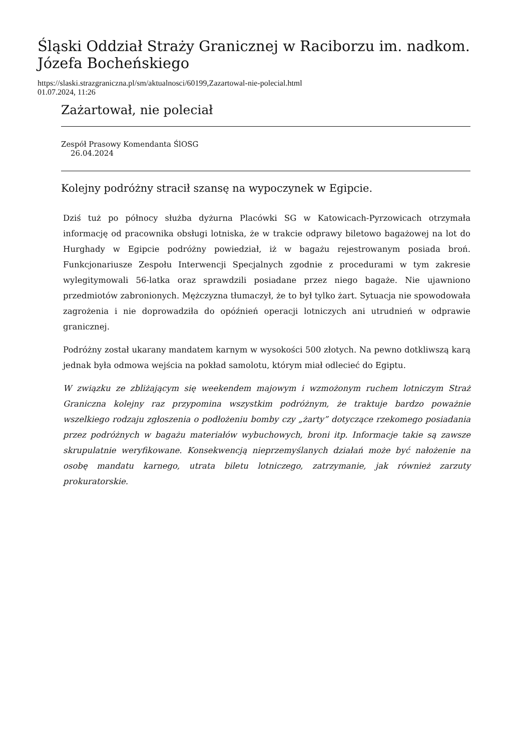Śląski Oddział Straży Granicznej w Raciborzu im. nadkom. Józefa Bocheńskiego
https://slaski.strazgraniczna.pl/sm/aktualnosci/60199,Zazartowal-nie-polecial.html
01.07.2024, 11:26
Zażartował, nie poleciał
Zespół Prasowy Komendanta ŚlOSG
26.04.2024
Kolejny podróżny stracił szansę na wypoczynek w Egipcie.
Dziś tuż po północy służba dyżurna Placówki SG w Katowicach-Pyrzowicach otrzymała informację od pracownika obsługi lotniska, że w trakcie odprawy biletowo bagażowej na lot do Hurghady w Egipcie podróżny powiedział, iż w bagażu rejestrowanym posiada broń. Funkcjonariusze Zespołu Interwencji Specjalnych zgodnie z procedurami w tym zakresie wylegitymowali 56-latka oraz sprawdzili posiadane przez niego bagaże. Nie ujawniono przedmiotów zabronionych. Mężczyzna tłumaczył, że to był tylko żart. Sytuacja nie spowodowała zagrożenia i nie doprowadziła do opóźnień operacji lotniczych ani utrudnień w odprawie granicznej.
Podróżny został ukarany mandatem karnym w wysokości 500 złotych. Na pewno dotkliwszą karą jednak była odmowa wejścia na pokład samolotu, którym miał odlecieć do Egiptu.
W związku ze zbliżającym się weekendem majowym i wzmożonym ruchem lotniczym Straż Graniczna kolejny raz przypomina wszystkim podróżnym, że traktuje bardzo poważnie wszelkiego rodzaju zgłoszenia o podłożeniu bomby czy „żarty” dotyczące rzekomego posiadania przez podróżnych w bagażu materiałów wybuchowych, broni itp. Informacje takie są zawsze skrupulatnie weryfikowane. Konsekwencją nieprzemyślanych działań może być nałożenie na osobę mandatu karnego, utrata biletu lotniczego, zatrzymanie, jak również zarzuty prokuratorskie.